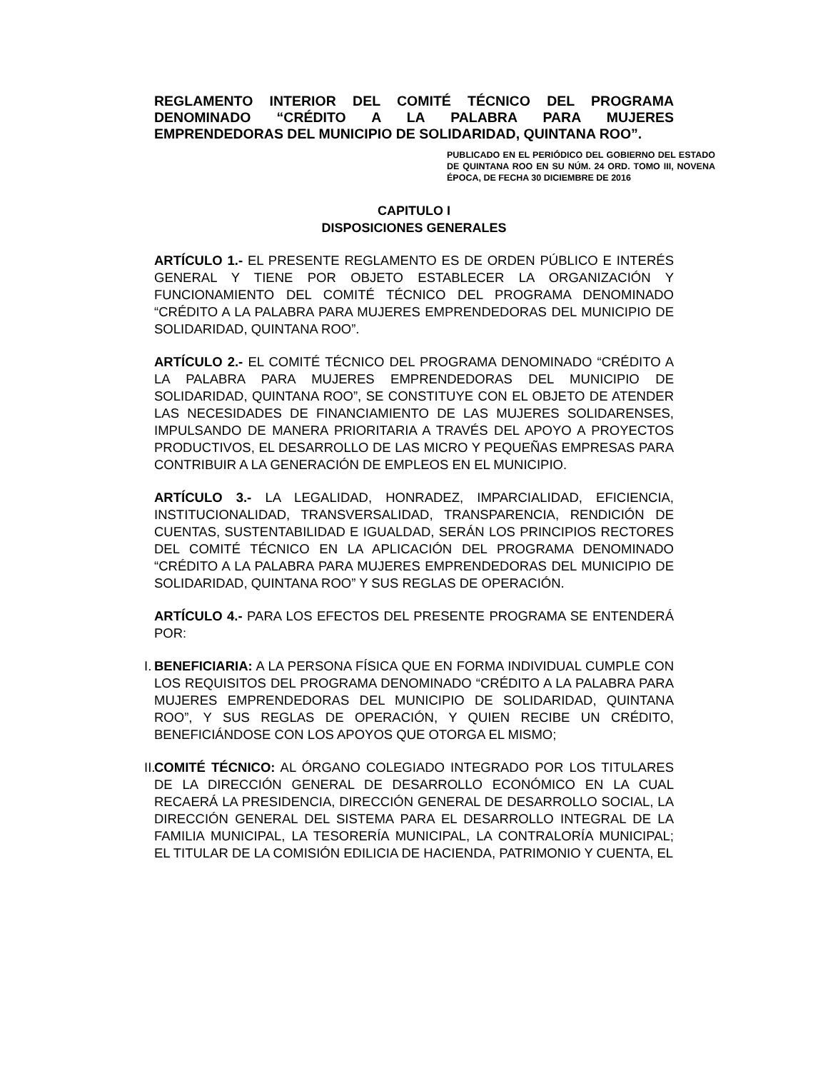REGLAMENTO INTERIOR DEL COMITÉ TÉCNICO DEL PROGRAMA DENOMINADO “CRÉDITO A LA PALABRA PARA MUJERES EMPRENDEDORAS DEL MUNICIPIO DE SOLIDARIDAD, QUINTANA ROO”.
PUBLICADO EN EL PERIÓDICO DEL GOBIERNO DEL ESTADO DE QUINTANA ROO EN SU NÚM. 24 ORD. TOMO III, NOVENA ÉPOCA, DE FECHA 30 DICIEMBRE DE 2016
CAPITULO I
DISPOSICIONES GENERALES
ARTÍCULO 1.- EL PRESENTE REGLAMENTO ES DE ORDEN PÚBLICO E INTERÉS GENERAL Y TIENE POR OBJETO ESTABLECER LA ORGANIZACIÓN Y FUNCIONAMIENTO DEL COMITÉ TÉCNICO DEL PROGRAMA DENOMINADO “CRÉDITO A LA PALABRA PARA MUJERES EMPRENDEDORAS DEL MUNICIPIO DE SOLIDARIDAD, QUINTANA ROO”.
ARTÍCULO 2.- EL COMITÉ TÉCNICO DEL PROGRAMA DENOMINADO “CRÉDITO A LA PALABRA PARA MUJERES EMPRENDEDORAS DEL MUNICIPIO DE SOLIDARIDAD, QUINTANA ROO”, SE CONSTITUYE CON EL OBJETO DE ATENDER LAS NECESIDADES DE FINANCIAMIENTO DE LAS MUJERES SOLIDARENSES, IMPULSANDO DE MANERA PRIORITARIA A TRAVÉS DEL APOYO A PROYECTOS PRODUCTIVOS, EL DESARROLLO DE LAS MICRO Y PEQUEÑAS EMPRESAS PARA CONTRIBUIR A LA GENERACIÓN DE EMPLEOS EN EL MUNICIPIO.
ARTÍCULO 3.- LA LEGALIDAD, HONRADEZ, IMPARCIALIDAD, EFICIENCIA, INSTITUCIONALIDAD, TRANSVERSALIDAD, TRANSPARENCIA, RENDICIÓN DE CUENTAS, SUSTENTABILIDAD E IGUALDAD, SERÁN LOS PRINCIPIOS RECTORES DEL COMITÉ TÉCNICO EN LA APLICACIÓN DEL PROGRAMA DENOMINADO “CRÉDITO A LA PALABRA PARA MUJERES EMPRENDEDORAS DEL MUNICIPIO DE SOLIDARIDAD, QUINTANA ROO” Y SUS REGLAS DE OPERACIÓN.
ARTÍCULO 4.- PARA LOS EFECTOS DEL PRESENTE PROGRAMA SE ENTENDERÁ POR:
I.
BENEFICIARIA: A LA PERSONA FÍSICA QUE EN FORMA INDIVIDUAL CUMPLE CON LOS REQUISITOS DEL PROGRAMA DENOMINADO “CRÉDITO A LA PALABRA PARA MUJERES EMPRENDEDORAS DEL MUNICIPIO DE SOLIDARIDAD, QUINTANA ROO”, Y SUS REGLAS DE OPERACIÓN, Y QUIEN RECIBE UN CRÉDITO, BENEFICIÁNDOSE CON LOS APOYOS QUE OTORGA EL MISMO;
II.
COMITÉ TÉCNICO: AL ÓRGANO COLEGIADO INTEGRADO POR LOS TITULARES DE LA DIRECCIÓN GENERAL DE DESARROLLO ECONÓMICO EN LA CUAL RECAERÁ LA PRESIDENCIA, DIRECCIÓN GENERAL DE DESARROLLO SOCIAL, LA DIRECCIÓN GENERAL DEL SISTEMA PARA EL DESARROLLO INTEGRAL DE LA FAMILIA MUNICIPAL, LA TESORERÍA MUNICIPAL, LA CONTRALORÍA MUNICIPAL; EL TITULAR DE LA COMISIÓN EDILICIA DE HACIENDA, PATRIMONIO Y CUENTA, EL